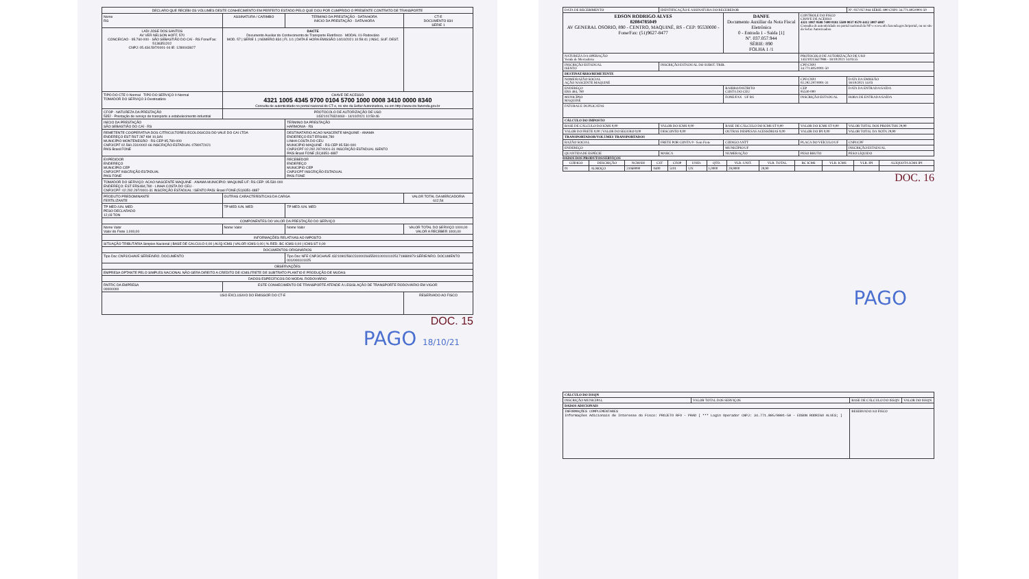| DECLARO QUE RECEBI OS VOLUMES DESTE CONHECIMENTO EM PERFEITO ESTADO PELO QUE DOU POR CUMPRIDO O PRESENTE CONTRATO DE TRANSPORTE | | | |
| Nome RG | ASSINATURA / CARIMBO | TÉRMINO DA PRESTAÇÃO - DATA/HORA INÍCIO DA PRESTAÇÃO - DATA/HORA | CT-E DOCUMENTO 834 SÉRIE 1 |
| LADI JOSE DOS SANTOS AV VER NELSON HOFF, 570 CONCEICAO - 95.760-000 - SÃO SEBASTIÃO DO CAÍ - RS Fone/Fax: 5136351202 CNPJ: 05.434.597/0001-04 IE: 1280043927 | DACTE Documento Auxiliar do Conhecimento de Transporte Eletrônico MODAL 01-Rodoviário MOD. 57 / SÉRIE 1 / NÚMERO 834 / FL 1/1 / DATA E HORA EMISSÃO 14/10/2021 10:59:41 / INSC. SUF. DEST. | | |
| TIPO DO CTE 0-Normal TIPO DO SERVIÇO 0-Normal TOMADOR DO SERVIÇO 3-Destinatário | CHAVE DE ACESSO 4321 1005 4345 9700 0104 5700 1000 0008 3410 0000 8340 Consulta de autenticidade no portal nacional do CT-e, no site da Sefaz Autorizadora, ou em http://www.cte.fazenda.gov.br | | |
| CFOP - NATUREZA DA PRESTAÇÃO 5352 - Prestação de serviço de transporte a estabelecimento industrial | PROTOCOLO DE AUTORIZAÇÃO DE USO 143210179324460 - 14/10/2021 10:59:46 | | |
| INÍCIO DA PRESTAÇÃO SÃO SEBASTIÃO DO CAÍ - RS | | TÉRMINO DA PRESTAÇÃO HARMONIA - RS | |
| REMETENTE COOPERATIVA DOS CITRICULTORES ECOLOGICOS DO VALE DO CAI LTDA ENDEREÇO EST RST 287 KM 10,S/N MUNICÍPIO MONTENEGRO - RS CEP 95.780-000 CNPJ/CPF 02.560.231/0002-66 INSCRIÇÃO ESTADUAL 0780072421 PAÍS Brasil FONE | | DESTINATÁRIO ACAO NASCENTE MAQUINE - ANAMA ENDEREÇO EST ERS484,780 LINHA COSTA DO CEU MUNICÍPIO MAQUINÉ - RS CEP 95.530-000 CNPJ/CPF 02.292.297/0001-31 INSCRIÇÃO ESTADUAL ISENTO PAÍS Brasil FONE (51)9351-4887 | |
| EXPEDIDOR ENDEREÇO MUNICÍPIO CEP CNPJ/CPF INSCRIÇÃO ESTADUAL PAÍS FONE | | RECEBEDOR ENDEREÇO MUNICÍPIO CEP CNPJ/CPF INSCRIÇÃO ESTADUAL PAÍS FONE | |
| TOMADOR DO SERVIÇO: ACAO NASCENTE MAQUINE - ANAMA MUNICÍPIO: MAQUINÉ UF: RS CEP: 95.530-000 ENDEREÇO: EST ERS484,780 - LINHA COSTA DO CEU - CNPJ/CPF: 02.292.297/0001-31 INSCRIÇÃO ESTADUAL: ISENTO PAÍS: Brasil FONE:(51)9351-4887 | | | |
| PRODUTO PREDOMINANTE FERTILIZANTE | OUTRAS CARACTERÍSTICAS DA CARGA | | VALOR TOTAL DA MERCADORIA 612,54 |
| TP MED /UN. MED PESO DECLARADO 12,03 TON | TP MED /UN. MED | TP MED /UN. MED | |
| COMPONENTES DO VALOR DA PRESTAÇÃO DO SERVIÇO | | | |
| Nome Valor Valor do Frete 1.000,00 | Nome Valor | Nome Valor | VALOR TOTAL DO SERVIÇO 1000,00 VALOR A RECEBER 1000,00 |
| INFORMAÇÕES RELATIVAS AO IMPOSTO | | | |
| SITUAÇÃO TRIBUTÁRIA Simples Nacional / BASE DE CALCULO 0,00 / ALÍQ ICMS / VALOR ICMS 0,00 / % RED. BC ICMS 0,00 / ICMS ST 0,00 | | | |
| DOCUMENTOS ORIGINÁRIOS | | | |
| Tipo Doc CNPJ/CHAVE SÉRIE/NRO. DOCUMENTO | | Tipo Doc NFE CNPJ/CHAVE 43210902560231000266550010001010251719880979 SÉRIE/NRO. DOCUMENTO 001/000101025 | |
| OBSERVAÇÕES | | | |
| EMPRESA OPTANTE PELO SIMPLES NACIONAL NÃO GERA DIREITO A CREDITO DE ICMS.FRETE DE SUBTRATO PLANTIO E PRODUÇÃO DE MUDAS | | | |
| DADOS ESPECÍFICOS DO MODAL RODOVIÁRIO | | | |
| RNTRC DA EMPRESA 00000000 | ESTE CONHECIMENTO DE TRANSPORTE ATENDE À LEGISLAÇÃO DE TRANSPORTE RODOVIÁRIO EM VIGOR | | |
| USO EXCLUSIVO DO EMISSOR DO CT-E | | | RESERVADO AO FISCO |
DOC. 15
PAGO 18/10/21
| DATA DE RECEBIMENTO | IDENTIFICAÇÃO E ASSINATURA DO RECEBEDOR | | | Nº. 037.057.944 SÉRIE: 890 CNPJ: 34.771.805/0001-50 |
| EDSON RODRIGO ALVES 82084785049 AV GENERAL OSORIO, 890 - CENTRO, MAQUINÉ, RS - CEP: 95530000 - Fone/Fax: (51)9627-8477 | | DANFE Documento Auxiliar da Nota Fiscal Eletrônica 0 - Entrada 1 - Saída [1] Nº. 037.057.944 SÉRIE: 890 FOLHA 1 /1 | CONTROLE DO FISCO CHAVE DE ACESSO 4321 1087 9588 7400 0181 5589 0037 0579 4412 3007 6987 Consulta de autenticidade no portal nacional da NF-e www.nfe.fazenda.gov.br/portal, ou no site da Sefaz Autorizadora | |
| NATUREZA DA OPERAÇÃO Venda de Mercadoria | | | PROTOCOLO DE AUTORIZAÇÃO DE USO 143210213627988 - 18/10/2021 14:03:55 | |
| INSCRIÇÃO ESTADUAL ISENTO | INSCRIÇÃO ESTADUAL DO SUBST. TRIB. | | CPF/CNPJ 34.771.805/0001-50 | |
| DESTINATÁRIO/REMETENTE | | | | |
| NOME/RAZÃO SOCIAL AÇÃO NASCENTE MAQUINÉ | | | CPF/CNPJ 02.292.297/0001-31 | DATA DA EMISSÃO 18/10/2021 14:03 |
| ENDEREÇO ERS 484, 780 | | BAIRRO/DISTRITO COSTA DO CEU | CEP 95530-000 | DATA DA ENTRADA/SAÍDA |
| MUNICÍPIO MAQUINÉ | | FONE/FAX UF RS | INSCRIÇÃO ESTADUAL | HORA DE ENTRADA/SAÍDA |
| FATURAS E DUPLICATAS | | | | |
| CÁLCULO DO IMPOSTO | | | | |
| BASE DE CÁLCULO DO ICMS 0,00 | VALOR DO ICMS 0,00 | BASE DE CÁLCULO DO ICMS ST 0,00 | VALOR DO ICMS ST 0,00 | VALOR TOTAL DOS PRODUTOS 29,90 |
| VALOR DO FRETE 0,00 / VALOR DO SEGURO 0,00 | DESCONTO 0,00 | OUTRAS DESPESAS ACESSÓRIAS 0,00 | VALOR DO IPI 0,00 | VALOR TOTAL DA NOTA 29,90 |
| TRANSPORTADOR/VOLUMES TRANSPORTADOS | | | | |
| RAZÃO SOCIAL | FRETE POR CONTA 9 - Sem Frete | CÓDIGO ANTT | PLACA DO VEÍCULO UF | CNPJ/CPF |
| ENDEREÇO | | MUNICÍPIO UF | | INSCRIÇÃO ESTADUAL |
| QUANTIDADE ESPÉCIE | MARCA | NUMERAÇÃO | PESO BRUTO | PESO LÍQUIDO |
DADOS DOS PRODUTOS/SERVIÇOS
| CÓDIGO | DESCRIÇÃO | NCM/SH | CST | CFOP | UNID. | QTD. | VLR. UNIT. | VLR. TOTAL | BC ICMS | VLR. ICMS | VLR. IPI | ALÍQUOTA ICMS IPI |
| --- | --- | --- | --- | --- | --- | --- | --- | --- | --- | --- | --- | --- |
| 01 | ALMOÇO | 21069090 | 0400 | 5101 | UN | 1,0000 | 29,9000 | 29,90 | | | | |
DOC. 16
PAGO
| CÁLCULO DO ISSQN | | | |
| INSCRIÇÃO MUNICIPAL | VALOR TOTAL DOS SERVIÇOS | BASE DE CÁLCULO DO ISSQN | VALOR DO ISSQN |
| DADOS ADICIONAIS | | | |
| INFORMAÇÕES COMPLEMENTARES Informações Adicionais de Interesse do Fisco: PROJETO RFO - PRAD [ *** Login Operador CNPJ: 34.771.805/0001-50 - EDSON RODRIGO ALVES; ] | | RESERVADO AO FISCO | |